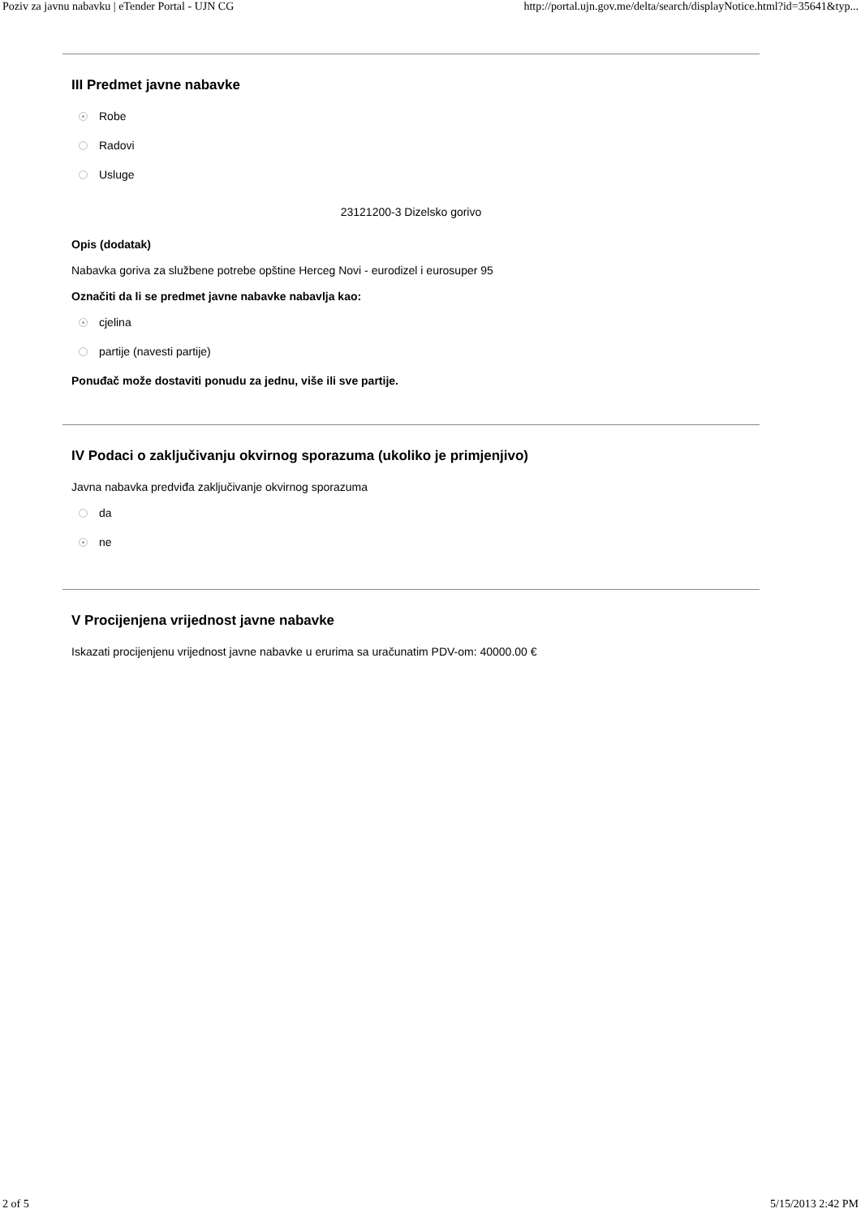Poziv za javnu nabavku | eTender Portal - UJN CG http://portal.ujn.gov.me/delta/search/displayNotice.html?id=35641&typ...
III Predmet javne nabavke
Robe
Radovi
Usluge
23121200-3 Dizelsko gorivo
Opis (dodatak)
Nabavka goriva za službene potrebe opštine Herceg Novi - eurodizel i eurosuper 95
Označiti da li se predmet javne nabavke nabavlja kao:
cjelina
partije (navesti partije)
Ponuđač može dostaviti ponudu za jednu, više ili sve partije.
IV Podaci o zaključivanju okvirnog sporazuma (ukoliko je primjenjivo)
Javna nabavka predviđa zaključivanje okvirnog sporazuma
da
ne
V Procijenjena vrijednost javne nabavke
Iskazati procijenjenu vrijednost javne nabavke u erurima sa uračunatim PDV-om: 40000.00 €
2 of 5 5/15/2013 2:42 PM